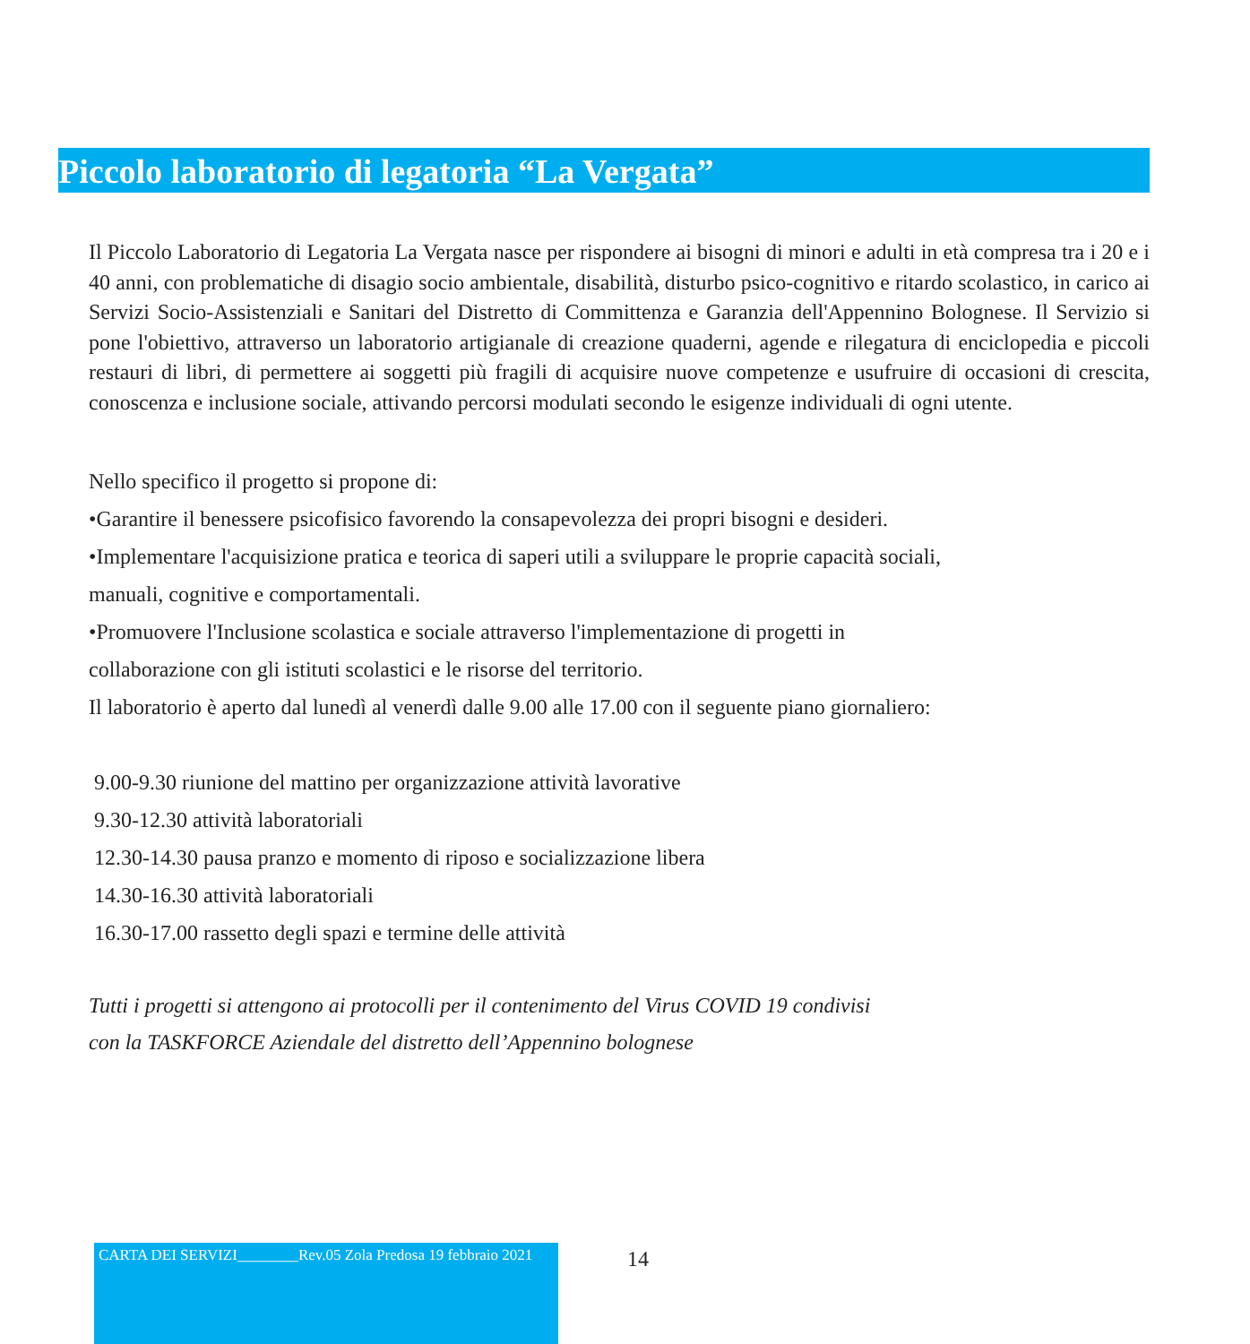Piccolo laboratorio di legatoria “La Vergata”
Il Piccolo Laboratorio di Legatoria La Vergata nasce per rispondere ai bisogni di minori e adulti in età compresa tra i 20 e i 40 anni, con problematiche di disagio socio ambientale, disabilità, disturbo psico-cognitivo e ritardo scolastico, in carico ai Servizi Socio-Assistenziali e Sanitari del Distretto di Committenza e Garanzia dell'Appennino Bolognese. Il Servizio si pone l'obiettivo, attraverso un laboratorio artigianale di creazione quaderni, agende e rilegatura di enciclopedia e piccoli restauri di libri, di permettere ai soggetti più fragili di acquisire nuove competenze e usufruire di occasioni di crescita, conoscenza e inclusione sociale, attivando percorsi modulati secondo le esigenze individuali di ogni utente.
Nello specifico il progetto si propone di:
•Garantire il benessere psicofisico favorendo la consapevolezza dei propri bisogni e desideri.
•Implementare l'acquisizione pratica e teorica di saperi utili a sviluppare le proprie capacità sociali,
manuali, cognitive e comportamentali.
•Promuovere l'Inclusione scolastica e sociale attraverso l'implementazione di progetti in
collaborazione con gli istituti scolastici e le risorse del territorio.
Il laboratorio è aperto dal lunedì al venerdì dalle 9.00 alle 17.00 con il seguente piano giornaliero:
9.00-9.30 riunione del mattino per organizzazione attività lavorative
9.30-12.30 attività laboratoriali
12.30-14.30 pausa pranzo e momento di riposo e socializzazione libera
14.30-16.30 attività laboratoriali
16.30-17.00 rassetto degli spazi e termine delle attività
Tutti i progetti si attengono ai protocolli per il contenimento del Virus COVID 19 condivisi
con la TASKFORCE Aziendale del distretto dell’Appennino bolognese
CARTA DEI SERVIZI________Rev.05 Zola Predosa 19 febbraio 2021
14